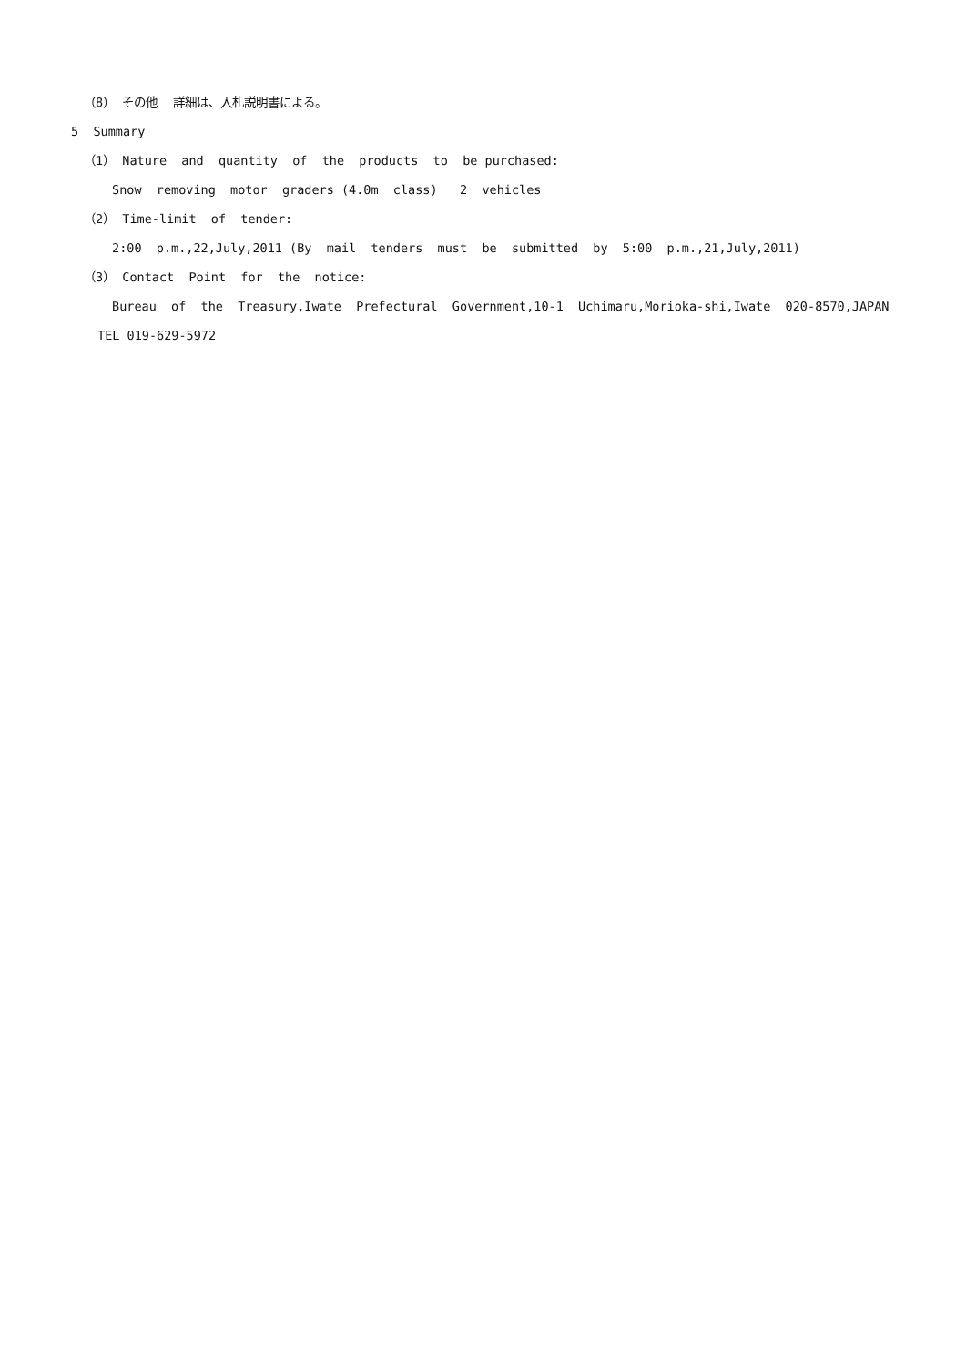（8） その他 詳細は、入札説明書による。
5 Summary
（1） Nature and quantity of the products to be purchased:
Snow removing motor graders (4.0m class) 2 vehicles
（2） Time-limit of tender:
2:00 p.m.,22,July,2011 (By mail tenders must be submitted by 5:00 p.m.,21,July,2011)
（3） Contact Point for the notice:
Bureau of the Treasury,Iwate Prefectural Government,10-1 Uchimaru,Morioka-shi,Iwate 020-8570,JAPAN TEL 019-629-5972